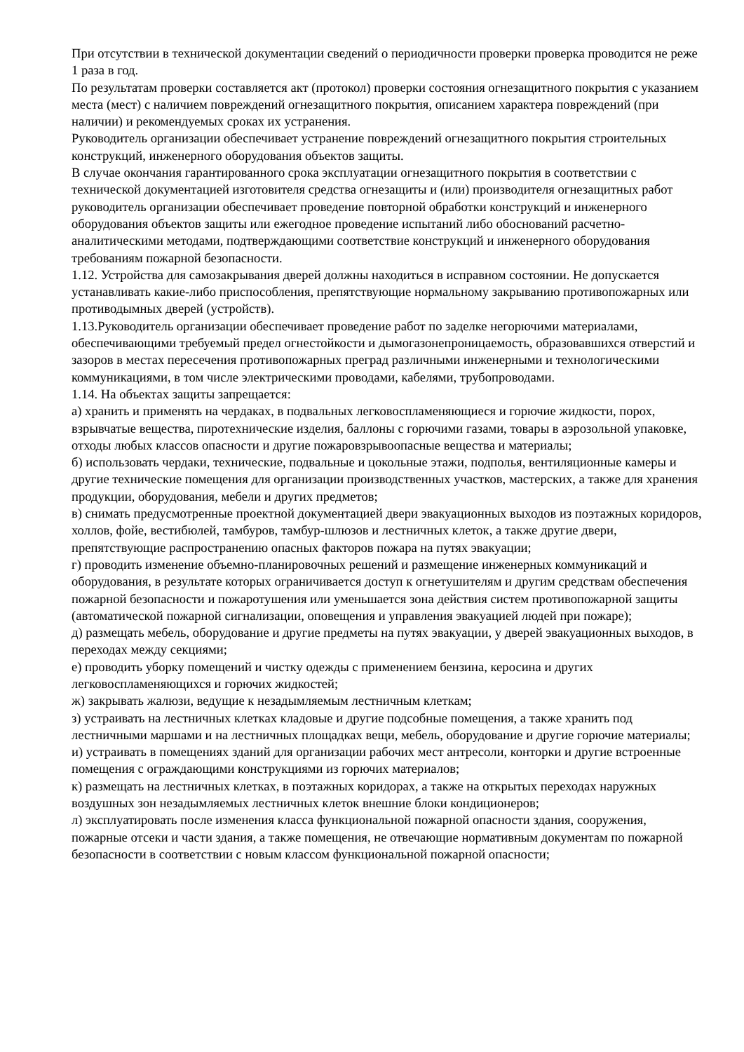При отсутствии в технической документации сведений о периодичности проверки проверка проводится не реже 1 раза в год.
По результатам проверки составляется акт (протокол) проверки состояния огнезащитного покрытия с указанием места (мест) с наличием повреждений огнезащитного покрытия, описанием характера повреждений (при наличии) и рекомендуемых сроках их устранения.
Руководитель организации обеспечивает устранение повреждений огнезащитного покрытия строительных конструкций, инженерного оборудования объектов защиты.
В случае окончания гарантированного срока эксплуатации огнезащитного покрытия в соответствии с технической документацией изготовителя средства огнезащиты и (или) производителя огнезащитных работ руководитель организации обеспечивает проведение повторной обработки конструкций и инженерного оборудования объектов защиты или ежегодное проведение испытаний либо обоснований расчетно-аналитическими методами, подтверждающими соответствие конструкций и инженерного оборудования требованиям пожарной безопасности.
1.12. Устройства для самозакрывания дверей должны находиться в исправном состоянии. Не допускается устанавливать какие-либо приспособления, препятствующие нормальному закрыванию противопожарных или противодымных дверей (устройств).
1.13.Руководитель организации обеспечивает проведение работ по заделке негорючими материалами, обеспечивающими требуемый предел огнестойкости и дымогазонепроницаемость, образовавшихся отверстий и зазоров в местах пересечения противопожарных преград различными инженерными и технологическими коммуникациями, в том числе электрическими проводами, кабелями, трубопроводами.
1.14. На объектах защиты запрещается:
а) хранить и применять на чердаках, в подвальных легковоспламеняющиеся и горючие жидкости, порох, взрывчатые вещества, пиротехнические изделия, баллоны с горючими газами, товары в аэрозольной упаковке, отходы любых классов опасности и другие пожаровзрывоопасные вещества и материалы;
б) использовать чердаки, технические, подвальные и цокольные этажи, подполья, вентиляционные камеры и другие технические помещения для организации производственных участков, мастерских, а также для хранения продукции, оборудования, мебели и других предметов;
в) снимать предусмотренные проектной документацией двери эвакуационных выходов из поэтажных коридоров, холлов, фойе, вестибюлей, тамбуров, тамбур-шлюзов и лестничных клеток, а также другие двери, препятствующие распространению опасных факторов пожара на путях эвакуации;
г) проводить изменение объемно-планировочных решений и размещение инженерных коммуникаций и оборудования, в результате которых ограничивается доступ к огнетушителям и другим средствам обеспечения пожарной безопасности и пожаротушения или уменьшается зона действия систем противопожарной защиты (автоматической пожарной сигнализации, оповещения и управления эвакуацией людей при пожаре);
д) размещать мебель, оборудование и другие предметы на путях эвакуации, у дверей эвакуационных выходов, в переходах между секциями;
е) проводить уборку помещений и чистку одежды с применением бензина, керосина и других легковоспламеняющихся и горючих жидкостей;
ж) закрывать жалюзи, ведущие к незадымляемым лестничным клеткам;
з) устраивать на лестничных клетках кладовые и другие подсобные помещения, а также хранить под лестничными маршами и на лестничных площадках вещи, мебель, оборудование и другие горючие материалы;
и) устраивать в помещениях зданий для организации рабочих мест антресоли, конторки и другие встроенные помещения с ограждающими конструкциями из горючих материалов;
к) размещать на лестничных клетках, в поэтажных коридорах, а также на открытых переходах наружных воздушных зон незадымляемых лестничных клеток внешние блоки кондиционеров;
л) эксплуатировать после изменения класса функциональной пожарной опасности здания, сооружения, пожарные отсеки и части здания, а также помещения, не отвечающие нормативным документам по пожарной безопасности в соответствии с новым классом функциональной пожарной опасности;